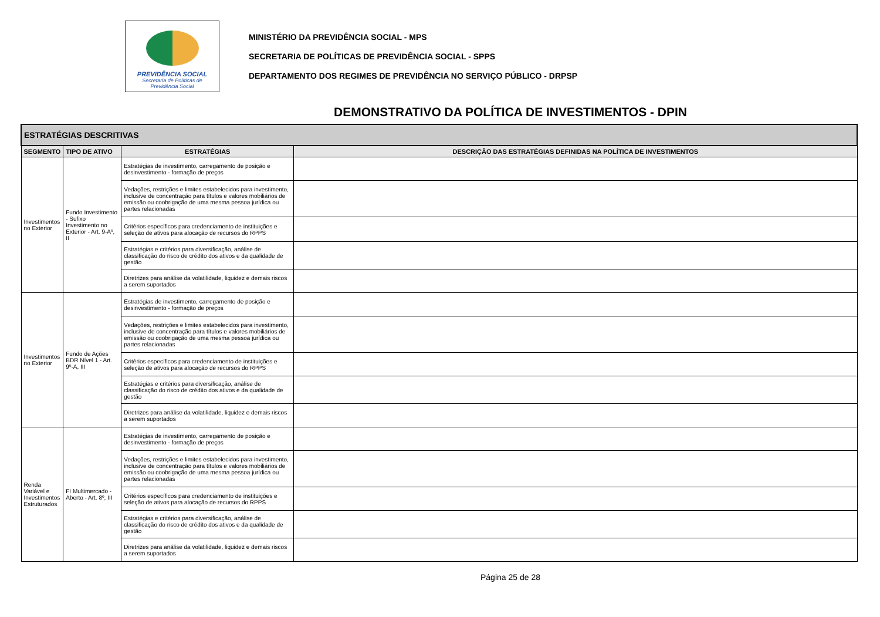PREVIDÊNCIA SOCIAL
Secretaria de Políticas de
Previdência Social
MINISTÉRIO DA PREVIDÊNCIA SOCIAL - MPS
SECRETARIA DE POLÍTICAS DE PREVIDÊNCIA SOCIAL - SPPS
DEPARTAMENTO DOS REGIMES DE PREVIDÊNCIA NO SERVIÇO PÚBLICO - DRPSP
DEMONSTRATIVO DA POLÍTICA DE INVESTIMENTOS - DPIN
| ESTRATÉGIAS DESCRITIVAS | | | |
| --- | --- | --- | --- |
| SEGMENTO | TIPO DE ATIVO | ESTRATÉGIAS | DESCRIÇÃO DAS ESTRATÉGIAS DEFINIDAS NA POLÍTICA DE INVESTIMENTOS |
| Investimentos no Exterior | Fundo Investimento - Sufixo Investimento no Exterior - Art. 9-Aº, II | Estratégias de investimento, carregamento de posição e desinvestimento - formação de preços | |
| | | Vedações, restrições e limites estabelecidos para investimento, inclusive de concentração para títulos e valores mobiliários de emissão ou coobrigação de uma mesma pessoa jurídica ou partes relacionadas | |
| | | Critérios específicos para credenciamento de instituições e seleção de ativos para alocação de recursos do RPPS | |
| | | Estratégias e critérios para diversificação, análise de classificação do risco de crédito dos ativos e da qualidade de gestão | |
| | | Diretrizes para análise da volatilidade, liquidez e demais riscos a serem suportados | |
| Investimentos no Exterior | Fundo de Ações BDR Nível 1 - Art. 9º-A, III | Estratégias de investimento, carregamento de posição e desinvestimento - formação de preços | |
| | | Vedações, restrições e limites estabelecidos para investimento, inclusive de concentração para títulos e valores mobiliários de emissão ou coobrigação de uma mesma pessoa jurídica ou partes relacionadas | |
| | | Critérios específicos para credenciamento de instituições e seleção de ativos para alocação de recursos do RPPS | |
| | | Estratégias e critérios para diversificação, análise de classificação do risco de crédito dos ativos e da qualidade de gestão | |
| | | Diretrizes para análise da volatilidade, liquidez e demais riscos a serem suportados | |
| Renda Variável e Investimentos Estruturados | FI Multimercado - Aberto - Art. 8º, III | Estratégias de investimento, carregamento de posição e desinvestimento - formação de preços | |
| | | Vedações, restrições e limites estabelecidos para investimento, inclusive de concentração para títulos e valores mobiliários de emissão ou coobrigação de uma mesma pessoa jurídica ou partes relacionadas | |
| | | Critérios específicos para credenciamento de instituições e seleção de ativos para alocação de recursos do RPPS | |
| | | Estratégias e critérios para diversificação, análise de classificação do risco de crédito dos ativos e da qualidade de gestão | |
| | | Diretrizes para análise da volatilidade, liquidez e demais riscos a serem suportados | |
Página 25 de 28